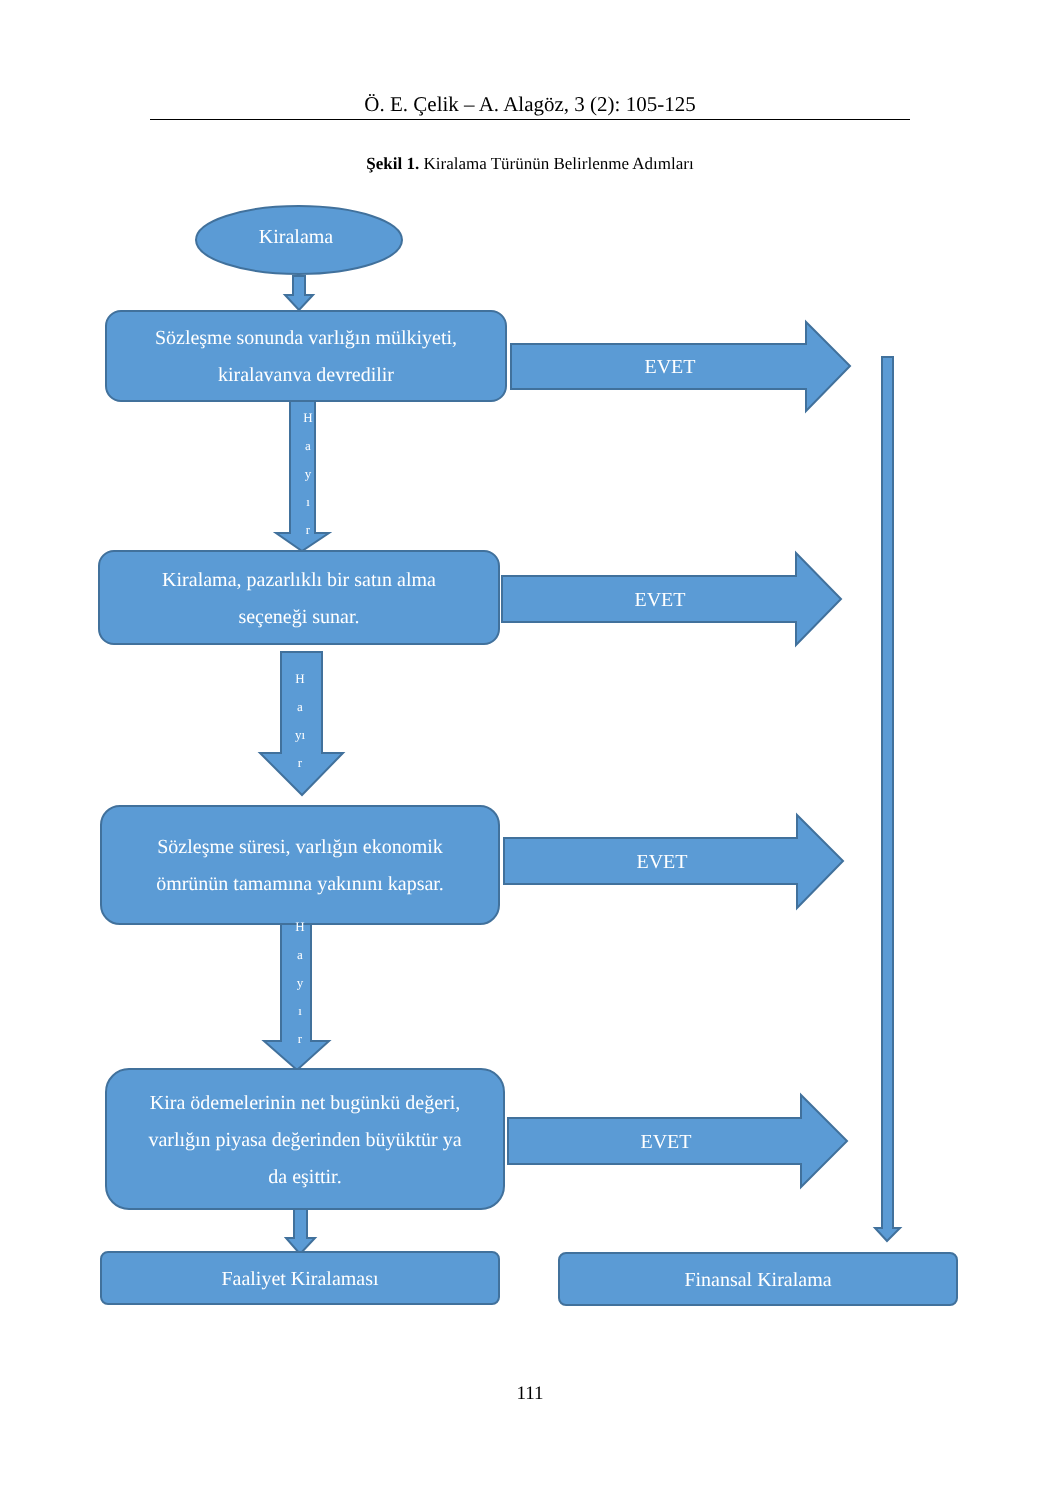Ö. E. Çelik – A. Alagöz, 3 (2): 105-125
Şekil 1. Kiralama Türünün Belirlenme Adımları
Kiralama
Sözleşme sonunda varlığın mülkiyeti,
kiralavanva devredilir
H
a
y
ı
r
EVET
Kiralama, pazarlıklı bir satın alma
seçeneği sunar.
EVET
H
a
yı
r
Sözleşme süresi, varlığın ekonomik
ömrünün tamamına yakınını kapsar.
EVET
H
a
y
ı
r
Kira ödemelerinin net bugünkü değeri,
varlığın piyasa değerinden büyüktür ya
da eşittir.
EVET
Faaliyet Kiralaması Finansal Kiralama
111